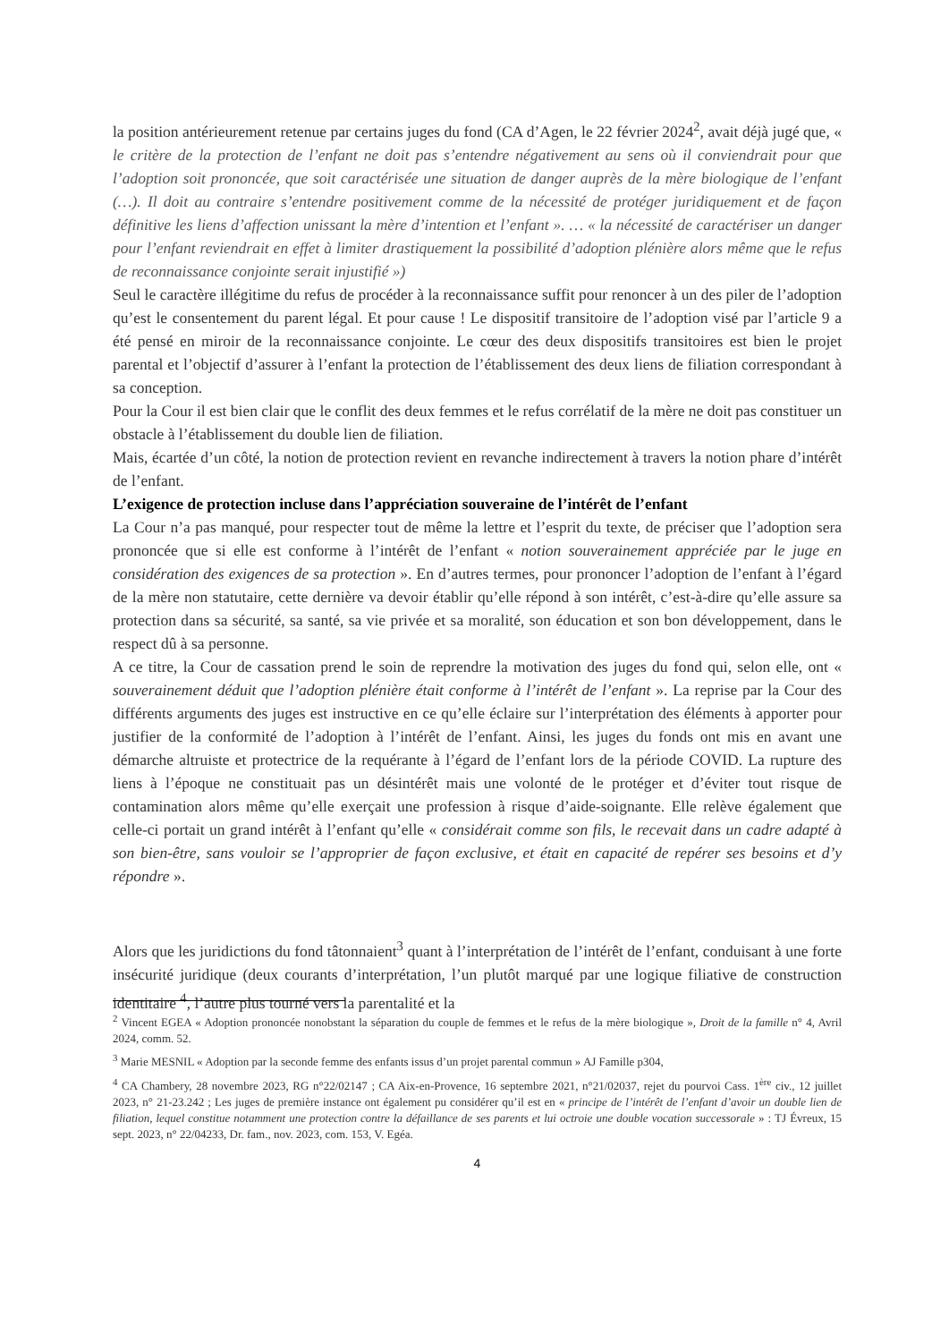la position antérieurement retenue par certains juges du fond (CA d’Agen, le 22 février 2024<sup>2</sup>, avait déjà jugé que, « le critère de la protection de l’enfant ne doit pas s’entendre négativement au sens où il conviendrait pour que l’adoption soit prononcée, que soit caractérisée une situation de danger auprès de la mère biologique de l’enfant (…). Il doit au contraire s’entendre positivement comme de la nécessité de protéger juridiquement et de façon définitive les liens d’affection unissant la mère d’intention et l’enfant ». … « la nécessité de caractériser un danger pour l’enfant reviendrait en effet à limiter drastiquement la possibilité d’adoption plénière alors même que le refus de reconnaissance conjointe serait injustifié »)
Seul le caractère illégitime du refus de procéder à la reconnaissance suffit pour renoncer à un des piler de l’adoption qu’est le consentement du parent légal. Et pour cause ! Le dispositif transitoire de l’adoption visé par l’article 9 a été pensé en miroir de la reconnaissance conjointe. Le cœur des deux dispositifs transitoires est bien le projet parental et l’objectif d’assurer à l’enfant la protection de l’établissement des deux liens de filiation correspondant à sa conception.
Pour la Cour il est bien clair que le conflit des deux femmes et le refus corrélatif de la mère ne doit pas constituer un obstacle à l’établissement du double lien de filiation.
Mais, écartée d’un côté, la notion de protection revient en revanche indirectement à travers la notion phare d’intérêt de l’enfant.
L’exigence de protection incluse dans l’appréciation souveraine de l’intérêt de l’enfant
La Cour n’a pas manqué, pour respecter tout de même la lettre et l’esprit du texte, de préciser que l’adoption sera prononcée que si elle est conforme à l’intérêt de l’enfant « notion souverainement appréciée par le juge en considération des exigences de sa protection ». En d’autres termes, pour prononcer l’adoption de l’enfant à l’égard de la mère non statutaire, cette dernière va devoir établir qu’elle répond à son intérêt, c’est-à-dire qu’elle assure sa protection dans sa sécurité, sa santé, sa vie privée et sa moralité, son éducation et son bon développement, dans le respect dû à sa personne.
A ce titre, la Cour de cassation prend le soin de reprendre la motivation des juges du fond qui, selon elle, ont « souverainement déduit que l’adoption plénière était conforme à l’intérêt de l’enfant ». La reprise par la Cour des différents arguments des juges est instructive en ce qu’elle éclaire sur l’interprétation des éléments à apporter pour justifier de la conformité de l’adoption à l’intérêt de l’enfant. Ainsi, les juges du fonds ont mis en avant une démarche altruiste et protectrice de la requérante à l’égard de l’enfant lors de la période COVID. La rupture des liens à l’époque ne constituait pas un désintérêt mais une volonté de le protéger et d’éviter tout risque de contamination alors même qu’elle exerçait une profession à risque d’aide-soignante. Elle relève également que celle-ci portait un grand intérêt à l’enfant qu’elle « considérait comme son fils, le recevait dans un cadre adapté à son bien-être, sans vouloir se l’approprier de façon exclusive, et était en capacité de repérer ses besoins et d’y répondre ».
Alors que les juridictions du fond tâtonnaient<sup>3</sup> quant à l’interprétation de l’intérêt de l’enfant, conduisant à une forte insécurité juridique (deux courants d’interprétation, l’un plutôt marqué par une logique filiative de construction identitaire <sup>4</sup>, l’autre plus tourné vers la parentalité et la
<sup>2</sup> Vincent EGEA « Adoption prononcée nonobstant la séparation du couple de femmes et le refus de la mère biologique », Droit de la famille n° 4, Avril 2024, comm. 52.
<sup>3</sup> Marie MESNIL « Adoption par la seconde femme des enfants issus d’un projet parental commun » AJ Famille p304,
<sup>4</sup> CA Chambery, 28 novembre 2023, RG n°22/02147 ; CA Aix-en-Provence, 16 septembre 2021, n°21/02037, rejet du pourvoi Cass. 1<sup>ère</sup> civ., 12 juillet 2023, n° 21-23.242 ; Les juges de première instance ont également pu considérer qu’il est en « principe de l’intérêt de l’enfant d’avoir un double lien de filiation, lequel constitue notamment une protection contre la défaillance de ses parents et lui octroie une double vocation successorale » : TJ Évreux, 15 sept. 2023, n° 22/04233, Dr. fam., nov. 2023, com. 153, V. Egéa.
4